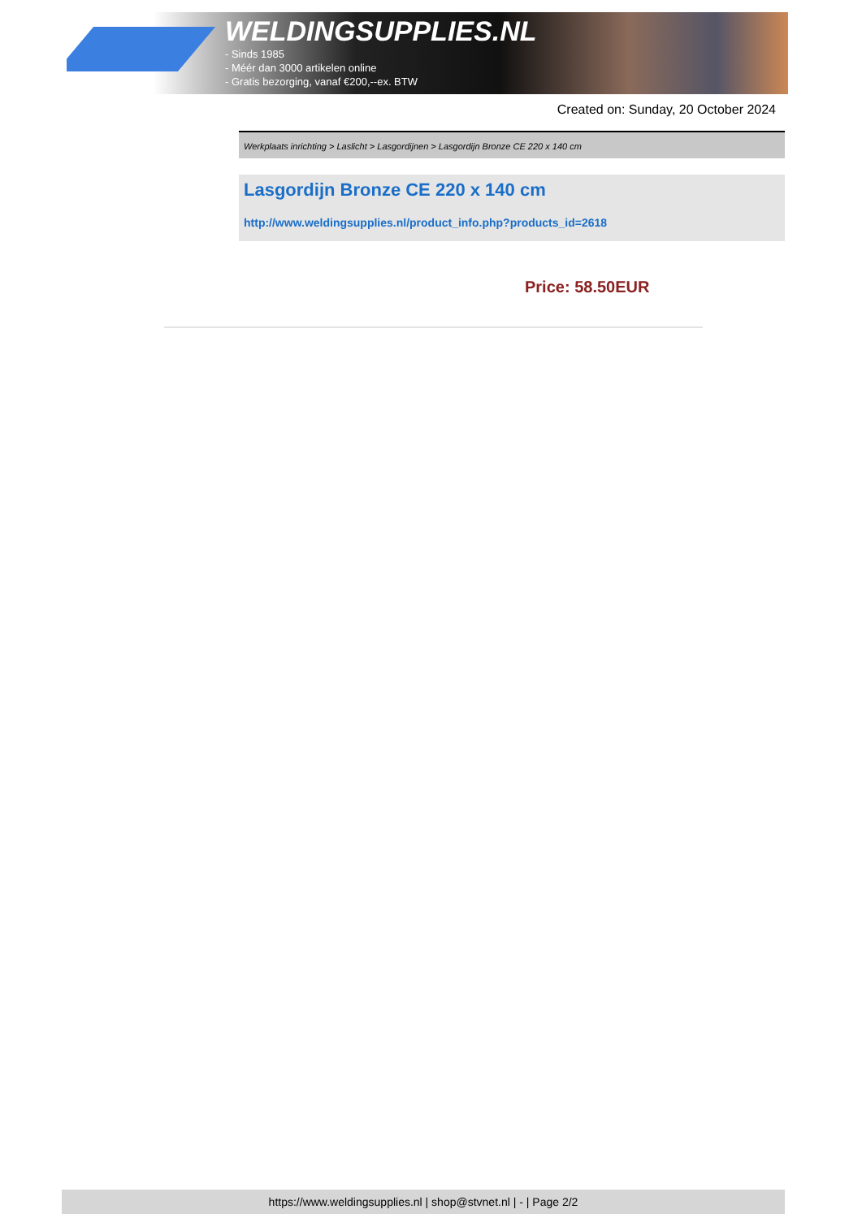WELDINGSUPPLIES.NL
- Sinds 1985
- Méér dan 3000 artikelen online
- Gratis bezorging, vanaf €200,--ex. BTW
Created on: Sunday, 20 October 2024
Werkplaats inrichting > Laslicht > Lasgordijnen > Lasgordijn Bronze CE 220 x 140 cm
Lasgordijn Bronze CE 220 x 140 cm
http://www.weldingsupplies.nl/product_info.php?products_id=2618
Price: 58.50EUR
https://www.weldingsupplies.nl | shop@stvnet.nl | - | Page 2/2